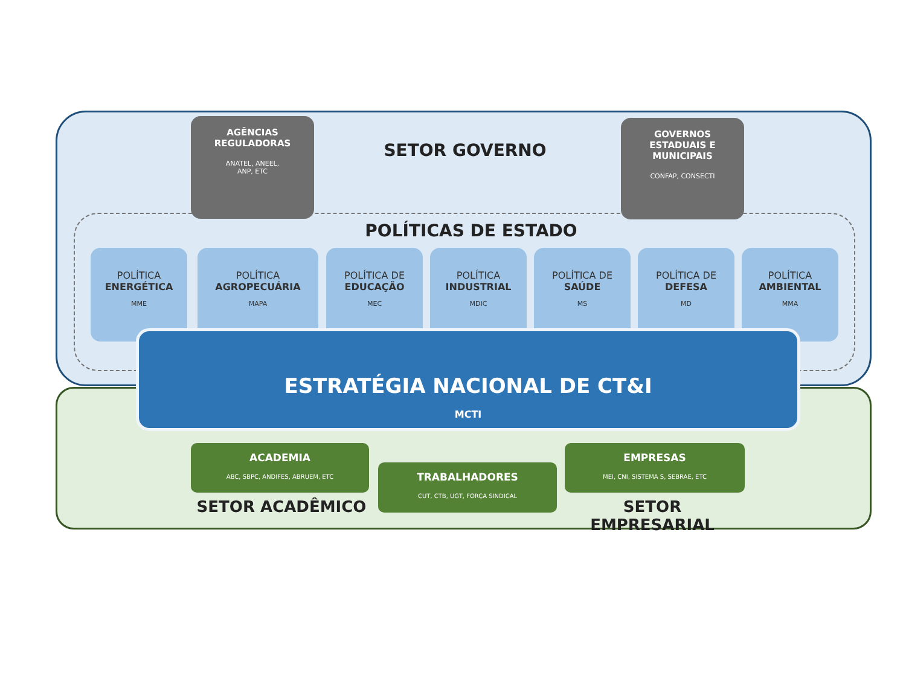AGÊNCIAS
REGULADORAS
ANATEL, ANEEL,
ANP, ETC
SETOR GOVERNO
GOVERNOS
ESTADUAIS E
MUNICIPAIS
CONFAP, CONSECTI
POLÍTICAS DE ESTADO
POLÍTICA
ENERGÉTICA
MME
POLÍTICA
AGROPECUÁRIA
MAPA
POLÍTICA DE
EDUCAÇÃO
MEC
POLÍTICA
INDUSTRIAL
MDIC
POLÍTICA DE
SAÚDE
MS
POLÍTICA DE
DEFESA
MD
POLÍTICA
AMBIENTAL
MMA
ESTRATÉGIA NACIONAL DE CT&I
MCTI
ACADEMIA
ABC, SBPC, ANDIFES, ABRUEM, ETC
TRABALHADORES
CUT, CTB, UGT, FORÇA SINDICAL
EMPRESAS
MEI, CNI, SISTEMA S, SEBRAE, ETC
SETOR ACADÊMICO SETOR EMPRESARIAL